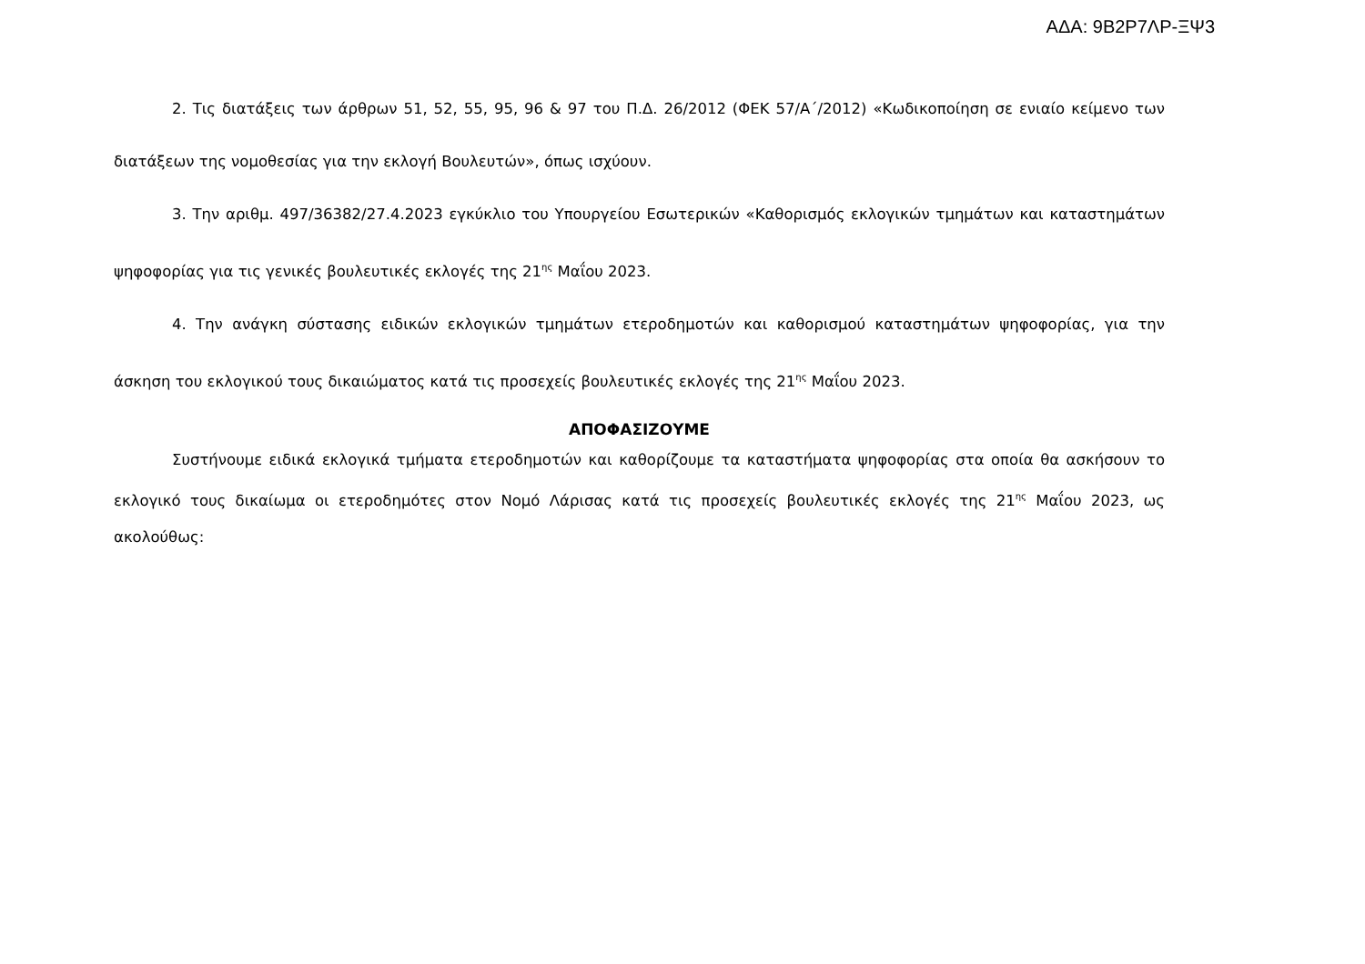ΑΔΑ: 9Β2Ρ7ΛΡ-ΞΨ3
2. Τις διατάξεις των άρθρων 51, 52, 55, 95, 96 & 97 του Π.Δ. 26/2012 (ΦΕΚ 57/Α΄/2012) «Κωδικοποίηση σε ενιαίο κείμενο των διατάξεων της νομοθεσίας για την εκλογή Βουλευτών», όπως ισχύουν.
3. Την αριθμ. 497/36382/27.4.2023 εγκύκλιο του Υπουργείου Εσωτερικών «Καθορισμός εκλογικών τμημάτων και καταστημάτων ψηφοφορίας για τις γενικές βουλευτικές εκλογές της 21<sup>ης</sup> Μαΐου 2023.
4. Την ανάγκη σύστασης ειδικών εκλογικών τμημάτων ετεροδημοτών και καθορισμού καταστημάτων ψηφοφορίας, για την άσκηση του εκλογικού τους δικαιώματος κατά τις προσεχείς βουλευτικές εκλογές της 21<sup>ης</sup> Μαΐου 2023.
ΑΠΟΦΑΣΙΖΟΥΜΕ
Συστήνουμε ειδικά εκλογικά τμήματα ετεροδημοτών και καθορίζουμε τα καταστήματα ψηφοφορίας στα οποία θα ασκήσουν το εκλογικό τους δικαίωμα οι ετεροδημότες στον Νομό Λάρισας κατά τις προσεχείς βουλευτικές εκλογές της 21<sup>ης</sup> Μαΐου 2023, ως ακολούθως: